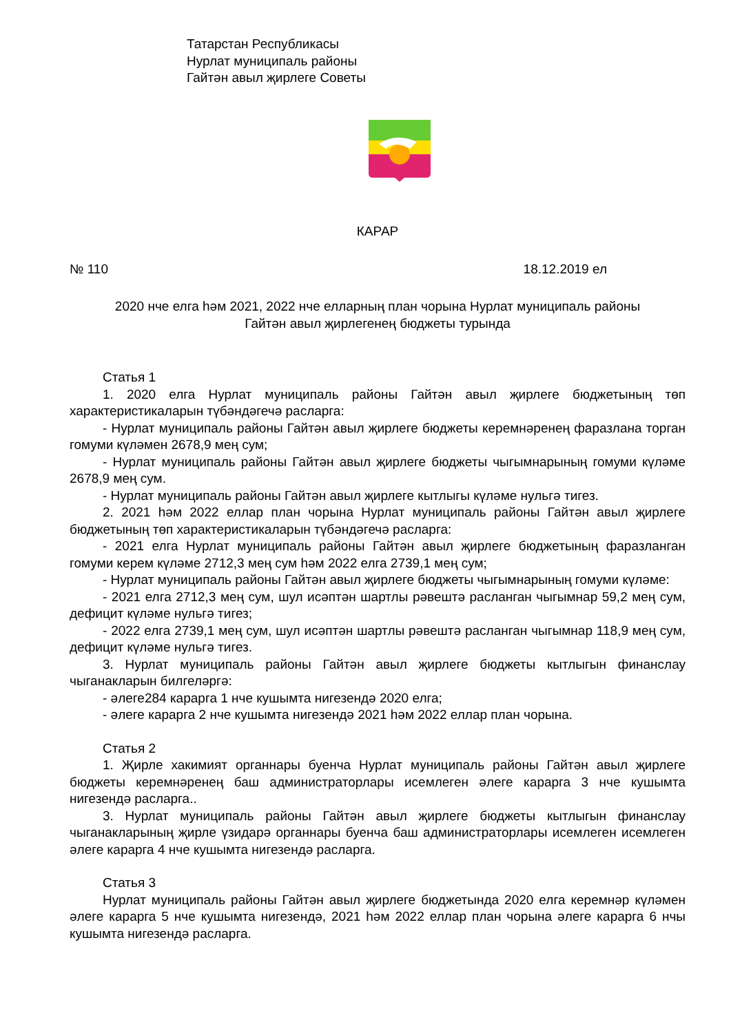Татарстан Республикасы
Нурлат муниципаль районы
Гайтән авыл җирлеге Советы
КАРАР
№ 110 18.12.2019 ел
2020 нче елга һәм 2021, 2022 нче елларның план чорына Нурлат муниципаль районы
Гайтән авыл җирлегенең бюджеты турында
Статья 1
1. 2020 елга Нурлат муниципаль районы Гайтән авыл җирлеге бюджетының төп характеристикаларын түбәндәгечә расларга:
- Нурлат муниципаль районы Гайтән авыл җирлеге бюджеты керемнәренең фаразлана торган гомуми күләмен 2678,9 мең сум;
- Нурлат муниципаль районы Гайтән авыл җирлеге бюджеты чыгымнарының гомуми күләме 2678,9 мең сум.
- Нурлат муниципаль районы Гайтән авыл җирлеге кытлыгы күләме нульгә тигез.
2. 2021 һәм 2022 еллар план чорына Нурлат муниципаль районы Гайтән авыл җирлеге бюджетының төп характеристикаларын түбәндәгечә расларга:
- 2021 елга Нурлат муниципаль районы Гайтән авыл җирлеге бюджетының фаразланган гомуми керем күләме 2712,3 мең сум һәм 2022 елга 2739,1 мең сум;
- Нурлат муниципаль районы Гайтән авыл җирлеге бюджеты чыгымнарының гомуми күләме:
- 2021 елга 2712,3 мең сум, шул исәптән шартлы рәвештә расланган чыгымнар 59,2 мең сум, дефицит күләме нульгә тигез;
- 2022 елга 2739,1 мең сум, шул исәптән шартлы рәвештә расланган чыгымнар 118,9 мең сум, дефицит күләме нульгә тигез.
3. Нурлат муниципаль районы Гайтән авыл җирлеге бюджеты кытлыгын финанслау чыганакларын билгеләргә:
- әлеге284 карарга 1 нче кушымта нигезендә 2020 елга;
- әлеге карарга 2 нче кушымта нигезендә 2021 һәм 2022 еллар план чорына.
Статья 2
1. Җирле хакимият органнары буенча Нурлат муниципаль районы Гайтән авыл җирлеге бюджеты керемнәренең баш администраторлары исемлеген әлеге карарга 3 нче кушымта нигезендә расларга..
3. Нурлат муниципаль районы Гайтән авыл җирлеге бюджеты кытлыгын финанслау чыганакларының җирле үзидарә органнары буенча баш администраторлары исемлеген исемлеген әлеге карарга 4 нче кушымта нигезендә расларга.
Статья 3
Нурлат муниципаль районы Гайтән авыл җирлеге бюджетында 2020 елга керемнәр күләмен әлеге карарга 5 нче кушымта нигезендә, 2021 һәм 2022 еллар план чорына әлеге карарга 6 нчы кушымта нигезендә расларга.